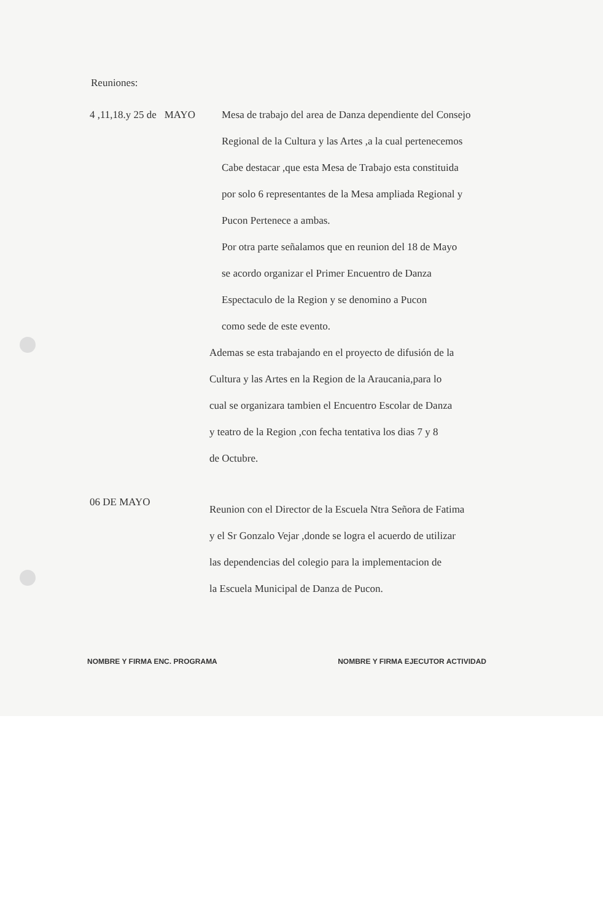Reuniones:
4 ,11,18.y 25 de MAYO
Mesa de trabajo del area de Danza dependiente del Consejo
Regional de la Cultura y las Artes ,a la cual pertenecemos
Cabe destacar ,que esta Mesa de Trabajo esta constituida
por solo 6 representantes de la Mesa ampliada Regional y
Pucon Pertenece a ambas.
Por otra parte señalamos que en reunion del 18 de Mayo
se acordo organizar el Primer Encuentro de Danza
Espectaculo de la Region y se denomino a Pucon
como sede de este evento.
Ademas se esta trabajando en el proyecto de difusión de la
Cultura y las Artes en la Region de la Araucania,para lo
cual se organizara tambien el Encuentro Escolar de Danza
y teatro de la Region ,con fecha tentativa los dias 7 y 8
de Octubre.
06 DE MAYO
Reunion con el Director de la Escuela Ntra Señora de Fatima
y el Sr Gonzalo Vejar ,donde se logra el acuerdo de utilizar
las dependencias del colegio para la implementacion de
la Escuela Municipal de Danza de Pucon.
NOMBRE Y FIRMA ENC. PROGRAMA NOMBRE Y FIRMA EJECUTOR ACTIVIDAD